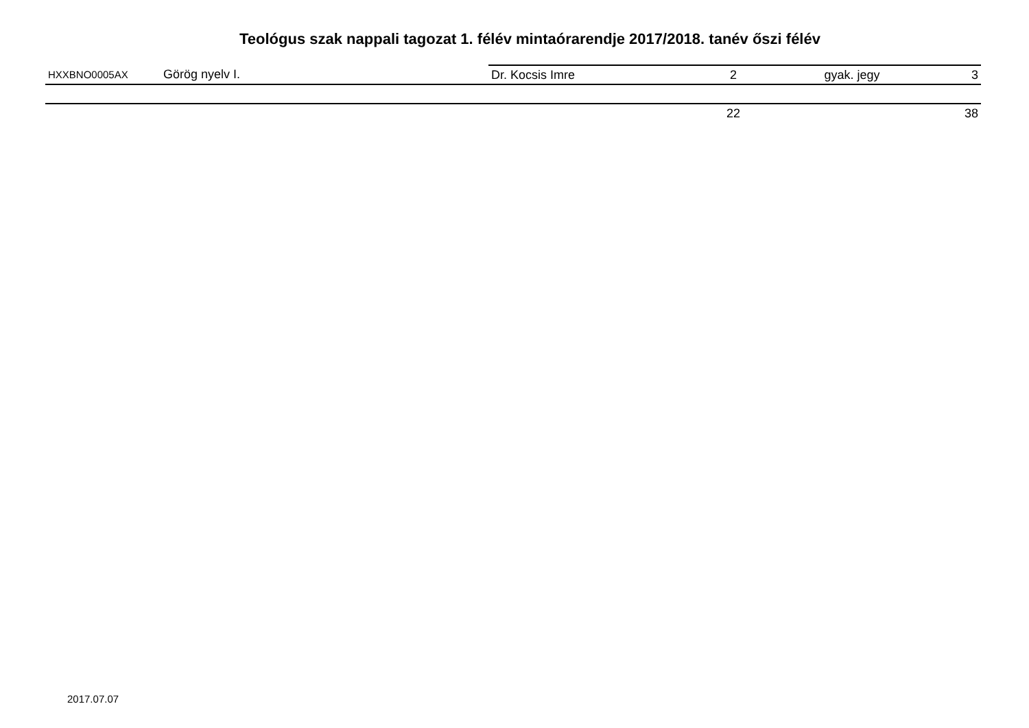Teológus szak nappali tagozat 1. félév mintaórarendje 2017/2018. tanév őszi félév
| HXXBNO0005AX | Görög nyelv I. | Dr. Kocsis Imre | 2 | gyak. jegy | 3 |
| | | | 22 | | 38 |
2017.07.07